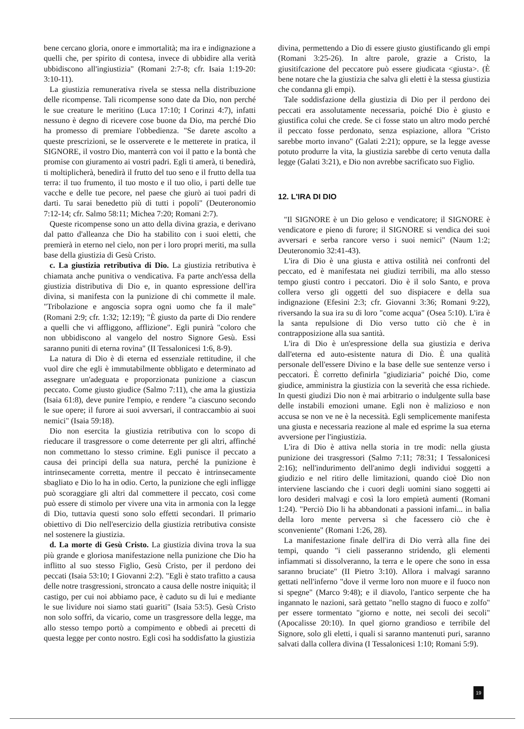bene cercano gloria, onore e immortalità; ma ira e indignazione a quelli che, per spirito di contesa, invece di ubbidire alla verità ubbidiscono all'ingiustizia" (Romani 2:7-8; cfr. Isaia 1:19-20: 3:10-11).
La giustizia remunerativa rivela se stessa nella distribuzione delle ricompense. Tali ricompense sono date da Dio, non perché le sue creature le meritino (Luca 17:10; I Corinzi 4:7), infatti nessuno è degno di ricevere cose buone da Dio, ma perché Dio ha promesso di premiare l'obbedienza. "Se darete ascolto a queste prescrizioni, se le osserverete e le metterete in pratica, il SIGNORE, il vostro Dio, manterrà con voi il patto e la bontà che promise con giuramento ai vostri padri. Egli ti amerà, ti benedirà, ti moltiplicherà, benedirà il frutto del tuo seno e il frutto della tua terra: il tuo frumento, il tuo mosto e il tuo olio, i parti delle tue vacche e delle tue pecore, nel paese che giurò ai tuoi padri di darti. Tu sarai benedetto più di tutti i popoli" (Deuteronomio 7:12-14; cfr. Salmo 58:11; Michea 7:20; Romani 2:7).
Queste ricompense sono un atto della divina grazia, e derivano dal patto d'alleanza che Dio ha stabilito con i suoi eletti, che premierà in eterno nel cielo, non per i loro propri meriti, ma sulla base della giustizia di Gesù Cristo.
c. La giustizia retributiva di Dio. La giustizia retributiva è chiamata anche punitiva o vendicativa. Fa parte anch'essa della giustizia distributiva di Dio e, in quanto espressione dell'ira divina, si manifesta con la punizione di chi commette il male. "Tribolazione e angoscia sopra ogni uomo che fa il male" (Romani 2:9; cfr. 1:32; 12:19); "È giusto da parte di Dio rendere a quelli che vi affliggono, afflizione". Egli punirà "coloro che non ubbidiscono al vangelo del nostro Signore Gesù. Essi saranno puniti di eterna rovina" (II Tessalonicesi 1:6, 8-9).
La natura di Dio è di eterna ed essenziale rettitudine, il che vuol dire che egli è immutabilmente obbligato e determinato ad assegnare un'adeguata e proporzionata punizione a ciascun peccato. Come giusto giudice (Salmo 7:11), che ama la giustizia (Isaia 61:8), deve punire l'empio, e rendere "a ciascuno secondo le sue opere; il furore ai suoi avversari, il contraccambio ai suoi nemici" (Isaia 59:18).
Dio non esercita la giustizia retributiva con lo scopo di rieducare il trasgressore o come deterrente per gli altri, affinché non commettano lo stesso crimine. Egli punisce il peccato a causa dei principi della sua natura, perché la punizione è intrinsecamente corretta, mentre il peccato è intrinsecamente sbagliato e Dio lo ha in odio. Certo, la punizione che egli infligge può scoraggiare gli altri dal commettere il peccato, così come può essere di stimolo per vivere una vita in armonia con la legge di Dio, tuttavia questi sono solo effetti secondari. Il primario obiettivo di Dio nell'esercizio della giustizia retributiva consiste nel sostenere la giustizia.
d. La morte di Gesù Cristo. La giustizia divina trova la sua più grande e gloriosa manifestazione nella punizione che Dio ha inflitto al suo stesso Figlio, Gesù Cristo, per il perdono dei peccati (Isaia 53:10; I Giovanni 2:2). "Egli è stato trafitto a causa delle notre trasgressioni, stroncato a causa delle nostre iniquità; il castigo, per cui noi abbiamo pace, è caduto su di lui e mediante le sue lividure noi siamo stati guariti" (Isaia 53:5). Gesù Cristo non solo soffrì, da vicario, come un trasgressore della legge, ma allo stesso tempo portò a compimento e obbedì ai precetti di questa legge per conto nostro. Egli così ha soddisfatto la giustizia
divina, permettendo a Dio di essere giusto giustificando gli empi (Romani 3:25-26). In altre parole, grazie a Cristo, la giusitifcazione del peccatore può essere giudicata <giusta>. (È bene notare che la giustizia che salva gli eletti è la stessa giustizia che condanna gli empi).
Tale soddisfazione della giustizia di Dio per il perdono dei peccati era assolutamente necessaria, poiché Dio è giusto e giustifica colui che crede. Se ci fosse stato un altro modo perché il peccato fosse perdonato, senza espiazione, allora "Cristo sarebbe morto invano" (Galati 2:21); oppure, se la legge avesse potuto produrre la vita, la giustizia sarebbe di certo venuta dalla legge (Galati 3:21), e Dio non avrebbe sacrificato suo Figlio.
12. L'IRA DI DIO
"Il SIGNORE è un Dio geloso e vendicatore; il SIGNORE è vendicatore e pieno di furore; il SIGNORE si vendica dei suoi avversari e serba rancore verso i suoi nemici" (Naum 1:2; Deuteronomio 32:41-43).
L'ira di Dio è una giusta e attiva ostilità nei confronti del peccato, ed è manifestata nei giudizi terribili, ma allo stesso tempo giusti contro i peccatori. Dio è il solo Santo, e prova collera verso gli oggetti del suo dispiacere e della sua indignazione (Efesini 2:3; cfr. Giovanni 3:36; Romani 9:22), riversando la sua ira su di loro "come acqua" (Osea 5:10). L'ira è la santa repulsione di Dio verso tutto ciò che è in contrapposizione alla sua santità.
L'ira di Dio è un'espressione della sua giustizia e deriva dall'eterna ed auto-esistente natura di Dio. È una qualità personale dell'essere Divino e la base delle sue sentenze verso i peccatori. È corretto definirla "giudiziaria" poiché Dio, come giudice, amministra la giustizia con la severità che essa richiede. In questi giudizi Dio non è mai arbitrario o indulgente sulla base delle instabili emozioni umane. Egli non è malizioso e non accusa se non ve ne è la necessità. Egli semplicemente manifesta una giusta e necessaria reazione al male ed esprime la sua eterna avversione per l'ingiustizia.
L'ira di Dio è attiva nella storia in tre modi: nella giusta punizione dei trasgressori (Salmo 7:11; 78:31; I Tessalonicesi 2:16); nell'indurimento dell'animo degli individui soggetti a giudizio e nel ritiro delle limitazioni, quando cioè Dio non interviene lasciando che i cuori degli uomini siano soggetti ai loro desideri malvagi e così la loro empietà aumenti (Romani 1:24). "Perciò Dio li ha abbandonati a passioni infami... in balìa della loro mente perversa sì che facessero ciò che è sconveniente" (Romani 1:26, 28).
La manifestazione finale dell'ira di Dio verrà alla fine dei tempi, quando "i cieli passeranno stridendo, gli elementi infiammati si dissolveranno, la terra e le opere che sono in essa saranno bruciate" (II Pietro 3:10). Allora i malvagi saranno gettati nell'inferno "dove il verme loro non muore e il fuoco non si spegne" (Marco 9:48); e il diavolo, l'antico serpente che ha ingannato le nazioni, sarà gettato "nello stagno di fuoco e zolfo" per essere tormentato "giorno e notte, nei secoli dei secoli" (Apocalisse 20:10). In quel giorno grandioso e terribile del Signore, solo gli eletti, i quali si saranno mantenuti puri, saranno salvati dalla collera divina (I Tessalonicesi 1:10; Romani 5:9).
19